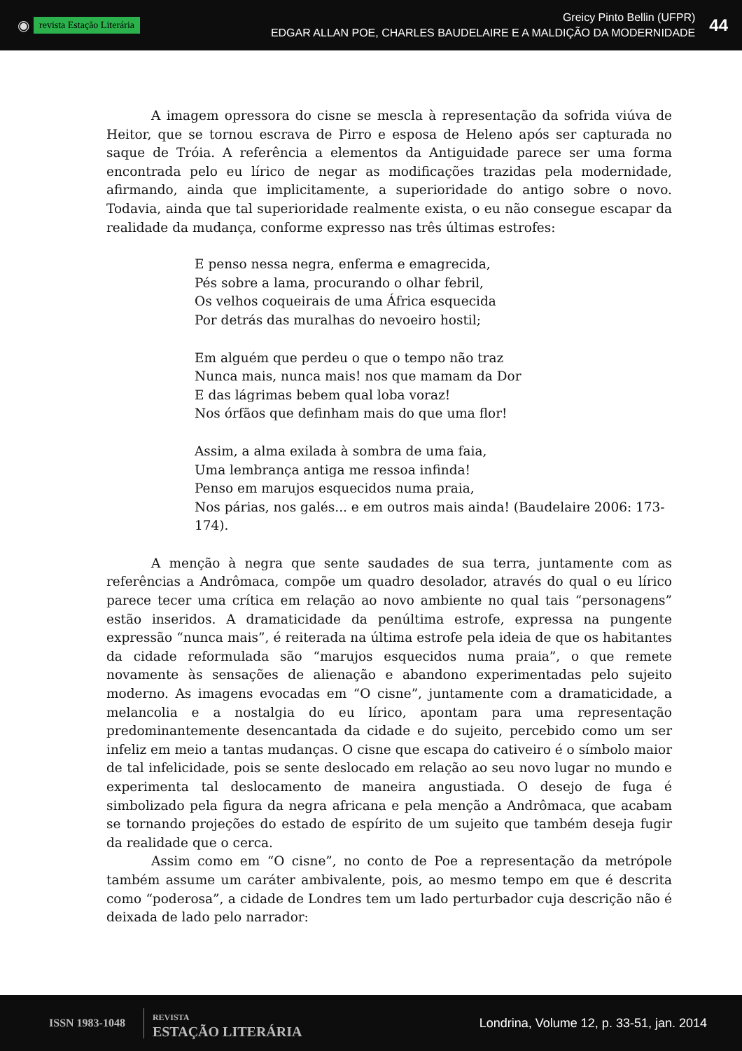◉ revista Estação Literária
Greicy Pinto Bellin (UFPR)
EDGAR ALLAN POE, CHARLES BAUDELAIRE E A MALDIÇÃO DA MODERNIDADE
44
A imagem opressora do cisne se mescla à representação da sofrida viúva de Heitor, que se tornou escrava de Pirro e esposa de Heleno após ser capturada no saque de Tróia. A referência a elementos da Antiguidade parece ser uma forma encontrada pelo eu lírico de negar as modificações trazidas pela modernidade, afirmando, ainda que implicitamente, a superioridade do antigo sobre o novo. Todavia, ainda que tal superioridade realmente exista, o eu não consegue escapar da realidade da mudança, conforme expresso nas três últimas estrofes:
E penso nessa negra, enferma e emagrecida,
Pés sobre a lama, procurando o olhar febril,
Os velhos coqueirais de uma África esquecida
Por detrás das muralhas do nevoeiro hostil;
Em alguém que perdeu o que o tempo não traz
Nunca mais, nunca mais! nos que mamam da Dor
E das lágrimas bebem qual loba voraz!
Nos órfãos que definham mais do que uma flor!
Assim, a alma exilada à sombra de uma faia,
Uma lembrança antiga me ressoa infinda!
Penso em marujos esquecidos numa praia,
Nos párias, nos galés... e em outros mais ainda! (Baudelaire 2006: 173-174).
A menção à negra que sente saudades de sua terra, juntamente com as referências a Andrômaca, compõe um quadro desolador, através do qual o eu lírico parece tecer uma crítica em relação ao novo ambiente no qual tais “personagens” estão inseridos. A dramaticidade da penúltima estrofe, expressa na pungente expressão “nunca mais”, é reiterada na última estrofe pela ideia de que os habitantes da cidade reformulada são “marujos esquecidos numa praia”, o que remete novamente às sensações de alienação e abandono experimentadas pelo sujeito moderno. As imagens evocadas em “O cisne”, juntamente com a dramaticidade, a melancolia e a nostalgia do eu lírico, apontam para uma representação predominantemente desencantada da cidade e do sujeito, percebido como um ser infeliz em meio a tantas mudanças. O cisne que escapa do cativeiro é o símbolo maior de tal infelicidade, pois se sente deslocado em relação ao seu novo lugar no mundo e experimenta tal deslocamento de maneira angustiada. O desejo de fuga é simbolizado pela figura da negra africana e pela menção a Andrômaca, que acabam se tornando projeções do estado de espírito de um sujeito que também deseja fugir da realidade que o cerca.
Assim como em “O cisne”, no conto de Poe a representação da metrópole também assume um caráter ambivalente, pois, ao mesmo tempo em que é descrita como “poderosa”, a cidade de Londres tem um lado perturbador cuja descrição não é deixada de lado pelo narrador:
ISSN 1983-1048 REVISTA
ESTAÇÃO LITERÁRIA
Londrina, Volume 12, p. 33-51, jan. 2014